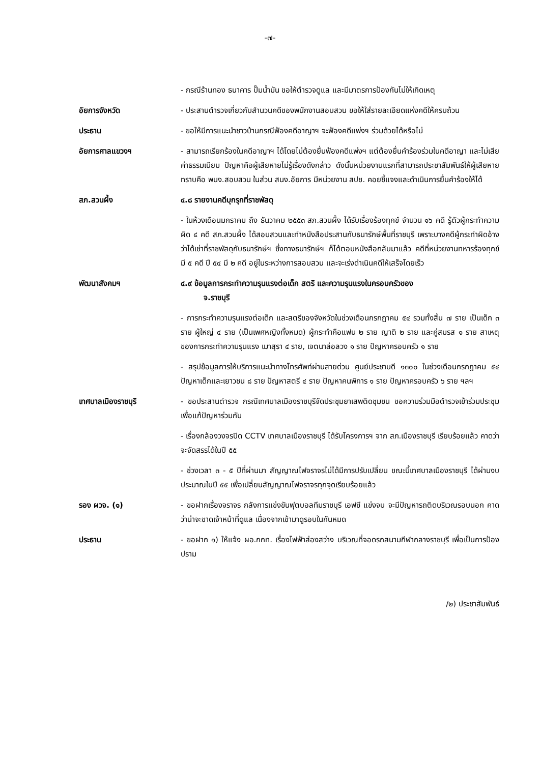-๗-
- กรณีร้านทอง ธนาคาร ปั๊มน้ำมัน ขอให้ตำรวจดูแล และมีมาตรการป้องกันไม่ให้เกิดเหตุ
อัยการจังหวัด - ประสานตำรวจเกี่ยวกับสำนวนคดีของพนักงานสอบสวน ขอให้ใส่รายละเอียดแห่งคดีให้ครบถ้วน
ประธาน - ขอให้มีการแนะนำชาวบ้านกรณีฟ้องคดีอาญาฯ จะฟ้องคดีแพ่งฯ ร่วมด้วยได้หรือไม่
อัยการศาลแขวงฯ - สามารถเรียกร้องในคดีอาญาฯ ได้โดยไม่ต้องยื่นฟ้องคดีแพ่งฯ แต่ต้องยื่นคำร้องร่วมในคดีอาญา และไม่เสียค่าธรรมเนียม ปัญหาคือผู้เสียหายไม่รู้เรื่องดังกล่าว ดังนั้นหน่วยงานแรกที่สามารถประชาสัมพันธ์ให้ผู้เสียหายทราบคือ พนง.สอบสวน ในส่วน สนง.อัยการ มีหน่วยงาน สปช. คอยชี้แจงและดำเนินการยื่นคำร้องให้ได้
สภ.สวนผึ้ง ๔.๘ รายงานคดีบุกรุกที่ราชพัสดุ
- ในห้วงเดือนมกราคม ถึง ธันวาคม ๒๕๕๓ สภ.สวนผึ้ง ได้รับเรื่องร้องทุกข์ จำนวน ๑๖ คดี รู้ตัวผู้กระทำความผิด ๔ คดี สภ.สวนผึ้ง ได้สอบสวนและทำหนังสือประสานกับธนารักษ์พื้นที่ราชบุรี เพราะบางคดีผู้กระทำผิดอ้างว่าได้เช่าที่ราชพัสดุกับธนารักษ์ฯ ซึ่งทางธนารักษ์ฯ ก็ได้ตอบหนังสือกลับมาแล้ว คดีที่หน่วยงานทหารร้องทุกข์ มี ๕ คดี ปี ๕๔ มี ๒ คดี อยู่ในระหว่างการสอบสวน และจะเร่งดำเนินคดีให้เสร็จโดยเร็ว
พัฒนาสังคมฯ ๔.๙ ข้อมูลการกระทำความรุนแรงต่อเด็ก สตรี และความรุนแรงในครอบครัวของ
จ.ราชบุรี
- การกระทำความรุนแรงต่อเด็ก และสตรีของจังหวัดในช่วงเดือนกรกฎาคม ๕๔ รวมทั้งสิ้น ๗ ราย เป็นเด็ก ๓ ราย ผู้ใหญ่ ๔ ราย (เป็นเพศหญิงทั้งหมด) ผู้กระทำคือแฟน ๒ ราย ญาติ ๒ ราย และคู่สมรส ๑ ราย สาเหตุของการกระทำความรุนแรง เมาสุรา ๔ ราย, เจตนาล่อลวง ๑ ราย ปัญหาครอบครัว ๑ ราย
- สรุปข้อมูลการให้บริการแนะนำทางโทรศัพท์ผ่านสายด่วน ศูนย์ประชาบดี ๑๓๐๐ ในช่วงเดือนกรกฎาคม ๕๔ ปัญหาเด็กและเยาวชน ๘ ราย ปัญหาสตรี ๔ ราย ปัญหาคนพิการ ๑ ราย ปัญหาครอบครัว ๖ ราย ฯลฯ
เทศบาลเมืองราชบุรี - ขอประสานตำรวจ กรณีเทศบาลเมืองราชบุรีจัดประชุมยาเสพติดชุมชน ขอความร่วมมือตำรวจเข้าร่วมประชุมเพื่อแก้ปัญหาร่วมกัน
- เรื่องกล้องวงจรปิด CCTV เทศบาลเมืองราชบุรี ได้รับโครงการฯ จาก สภ.เมืองราชบุรี เรียบร้อยแล้ว คาดว่าจะจัดสรรได้ในปี ๕๕
- ช่วงเวลา ๓ - ๕ ปีที่ผ่านมา สัญญาณไฟจราจรไม่ได้มีการปรับเปลี่ยน ขณะนี้เทศบาลเมืองราชบุรี ได้ผ่านงบประมาณในปี ๕๕ เพื่อเปลี่ยนสัญญาณไฟจราจรทุกจุดเรียบร้อยแล้ว
รอง ผวจ. (๑) - ขอฝากเรื่องจราจร กลังการแข่งขันฟุตบอลทีมราชบุรี เอฟซี แข่งจบ จะมีปัญหารถติดบริเวณรอบนอก คาดว่าน่าจะขาดเจ้าหน้าที่ดูแล เนื่องจากเข้ามาดูรอบในกันหมด
ประธาน - ขอฝาก ๑) ให้แจ้ง ผอ.กกท. เรื่องไฟฟ้าส่องสว่าง บริเวณที่จอดรถสนามกีฬากลางราชบุรี เพื่อเป็นการป้องปราม
/๒) ประชาสัมพันธ์